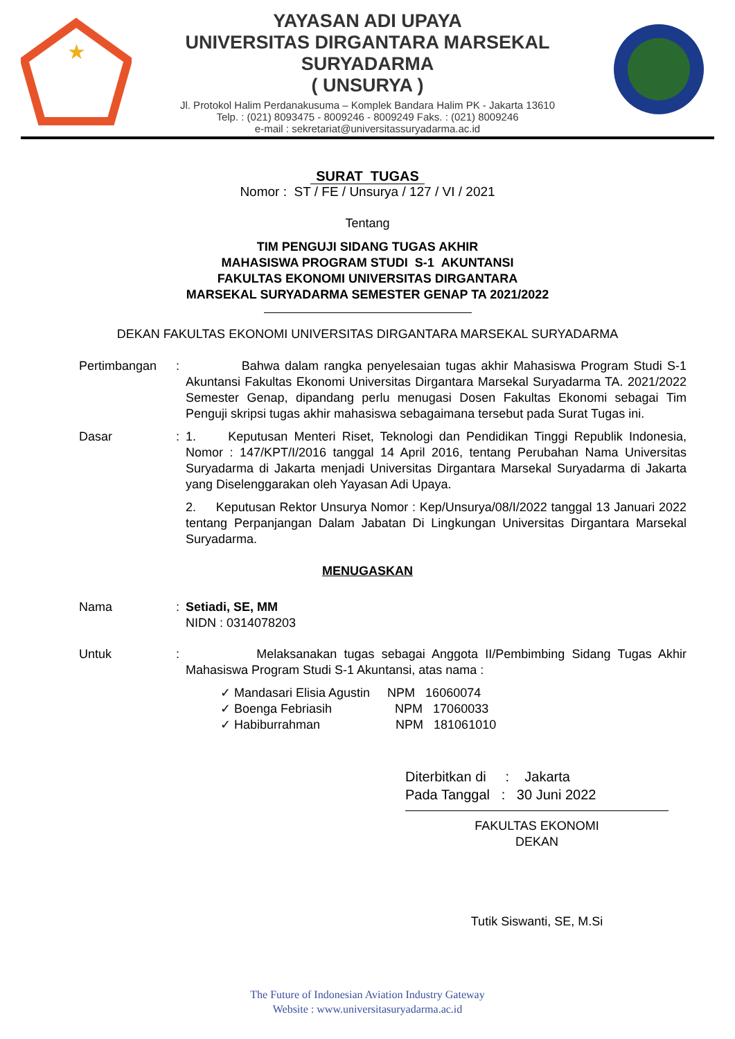★
YAYASAN ADI UPAYA
UNIVERSITAS DIRGANTARA MARSEKAL SURYADARMA
( UNSURYA )
Jl. Protokol Halim Perdanakusuma – Komplek Bandara Halim PK - Jakarta 13610
Telp. : (021) 8093475 - 8009246 - 8009249 Faks. : (021) 8009246
e-mail : sekretariat@universitassuryadarma.ac.id
SURAT TUGAS
Nomor : ST / FE / Unsurya / 127 / VI / 2021
Tentang
TIM PENGUJI SIDANG TUGAS AKHIR
MAHASISWA PROGRAM STUDI S-1 AKUNTANSI
FAKULTAS EKONOMI UNIVERSITAS DIRGANTARA
MARSEKAL SURYADARMA SEMESTER GENAP TA 2021/2022
DEKAN FAKULTAS EKONOMI UNIVERSITAS DIRGANTARA MARSEKAL SURYADARMA
Pertimbangan : Bahwa dalam rangka penyelesaian tugas akhir Mahasiswa Program Studi S-1 Akuntansi Fakultas Ekonomi Universitas Dirgantara Marsekal Suryadarma TA. 2021/2022 Semester Genap, dipandang perlu menugasi Dosen Fakultas Ekonomi sebagai Tim Penguji skripsi tugas akhir mahasiswa sebagaimana tersebut pada Surat Tugas ini.
Dasar : 1. Keputusan Menteri Riset, Teknologi dan Pendidikan Tinggi Republik Indonesia, Nomor : 147/KPT/I/2016 tanggal 14 April 2016, tentang Perubahan Nama Universitas Suryadarma di Jakarta menjadi Universitas Dirgantara Marsekal Suryadarma di Jakarta yang Diselenggarakan oleh Yayasan Adi Upaya.
2. Keputusan Rektor Unsurya Nomor : Kep/Unsurya/08/I/2022 tanggal 13 Januari 2022 tentang Perpanjangan Dalam Jabatan Di Lingkungan Universitas Dirgantara Marsekal Suryadarma.
MENUGASKAN
Nama : Setiadi, SE, MM
NIDN : 0314078203
Untuk : Melaksanakan tugas sebagai Anggota II/Pembimbing Sidang Tugas Akhir Mahasiswa Program Studi S-1 Akuntansi, atas nama :
✓ Mandasari Elisia Agustin NPM 16060074
✓ Boenga Febriasih NPM 17060033
✓ Habiburrahman NPM 181061010
Diterbitkan di : Jakarta
Pada Tanggal : 30 Juni 2022
FAKULTAS EKONOMI
DEKAN
Tutik Siswanti, SE, M.Si
The Future of Indonesian Aviation Industry Gateway
Website : www.universitasuryadarma.ac.id